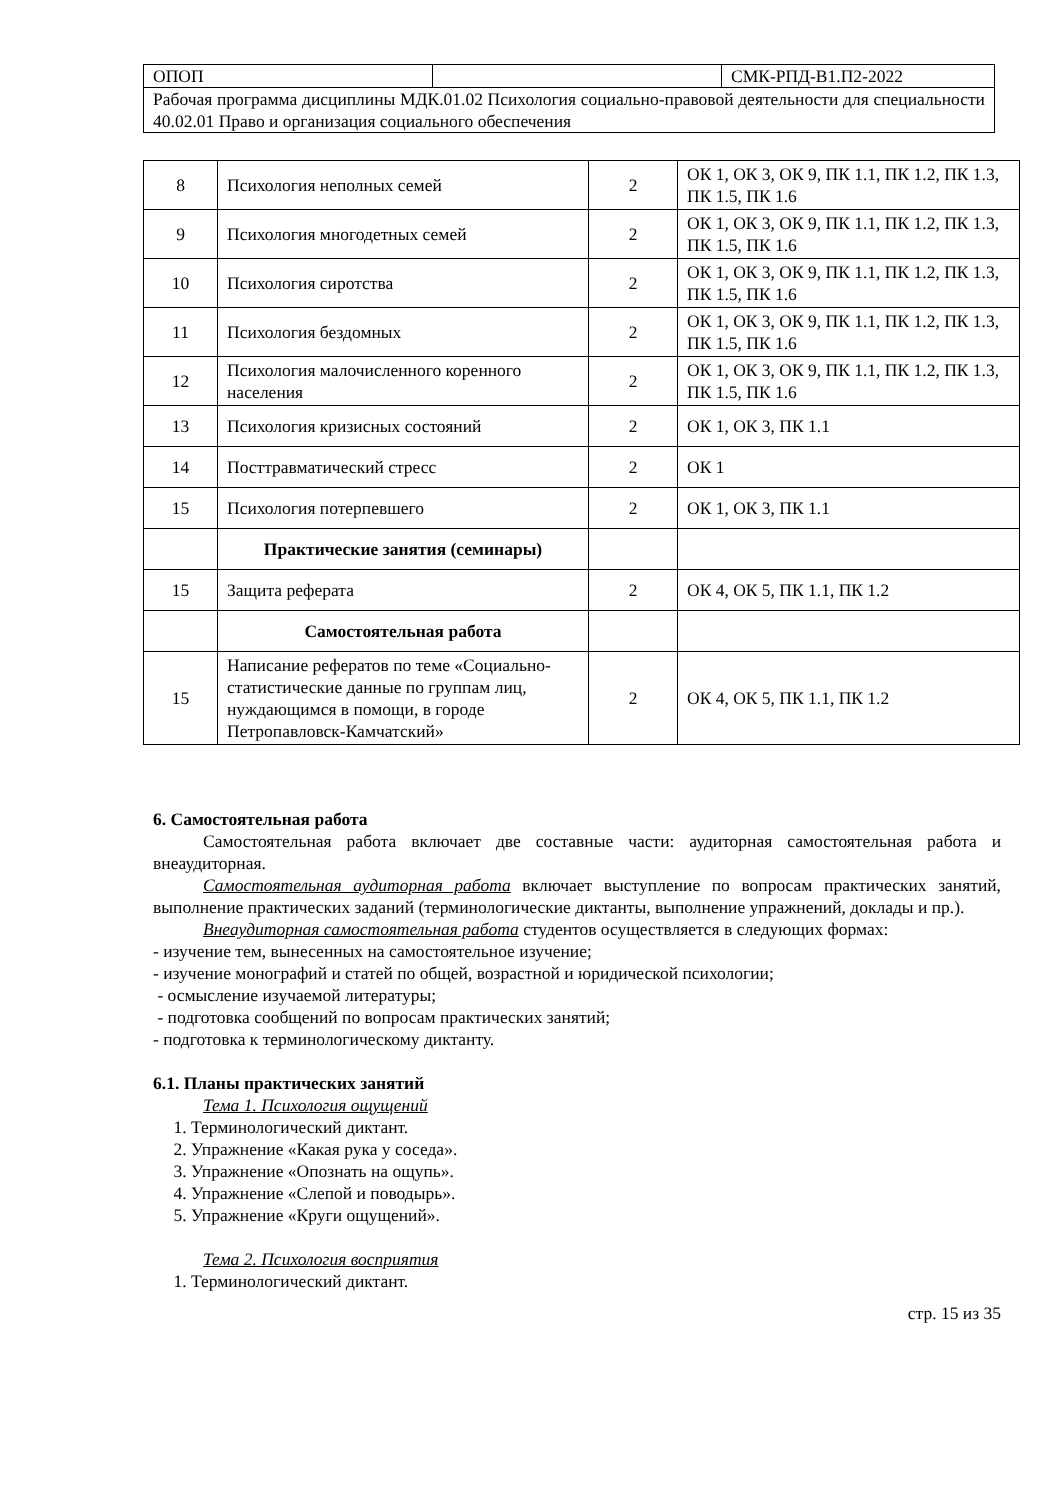| ОПОП | | СМК-РПД-В1.П2-2022 |
| Рабочая программа дисциплины МДК.01.02 Психология социально-правовой деятельности для специальности 40.02.01 Право и организация социального обеспечения | | |
| 8 | Психология неполных семей | 2 | ОК 1, ОК 3, ОК 9, ПК 1.1, ПК 1.2, ПК 1.3, ПК 1.5, ПК 1.6 |
| 9 | Психология многодетных семей | 2 | ОК 1, ОК 3, ОК 9, ПК 1.1, ПК 1.2, ПК 1.3, ПК 1.5, ПК 1.6 |
| 10 | Психология сиротства | 2 | ОК 1, ОК 3, ОК 9, ПК 1.1, ПК 1.2, ПК 1.3, ПК 1.5, ПК 1.6 |
| 11 | Психология бездомных | 2 | ОК 1, ОК 3, ОК 9, ПК 1.1, ПК 1.2, ПК 1.3, ПК 1.5, ПК 1.6 |
| 12 | Психология малочисленного коренного населения | 2 | ОК 1, ОК 3, ОК 9, ПК 1.1, ПК 1.2, ПК 1.3, ПК 1.5, ПК 1.6 |
| 13 | Психология кризисных состояний | 2 | ОК 1, ОК 3, ПК 1.1 |
| 14 | Посттравматический стресс | 2 | ОК 1 |
| 15 | Психология потерпевшего | 2 | ОК 1, ОК 3, ПК 1.1 |
| | Практические занятия (семинары) | | |
| 15 | Защита реферата | 2 | ОК 4, ОК 5, ПК 1.1, ПК 1.2 |
| | Самостоятельная работа | | |
| 15 | Написание рефератов по теме «Социально-статистические данные по группам лиц, нуждающимся в помощи, в городе Петропавловск-Камчатский» | 2 | ОК 4, ОК 5, ПК 1.1, ПК 1.2 |
6. Самостоятельная работа
Самостоятельная работа включает две составные части: аудиторная самостоятельная работа и внеаудиторная.
Самостоятельная аудиторная работа включает выступление по вопросам практических занятий, выполнение практических заданий (терминологические диктанты, выполнение упражнений, доклады и пр.).
Внеаудиторная самостоятельная работа студентов осуществляется в следующих формах:
- изучение тем, вынесенных на самостоятельное изучение;
- изучение монографий и статей по общей, возрастной и юридической психологии;
- осмысление изучаемой литературы;
- подготовка сообщений по вопросам практических занятий;
- подготовка к терминологическому диктанту.
6.1. Планы практических занятий
Тема 1. Психология ощущений
1. Терминологический диктант.
2. Упражнение «Какая рука у соседа».
3. Упражнение «Опознать на ощупь».
4. Упражнение «Слепой и поводырь».
5. Упражнение «Круги ощущений».
Тема 2. Психология восприятия
1. Терминологический диктант.
стр. 15 из 35